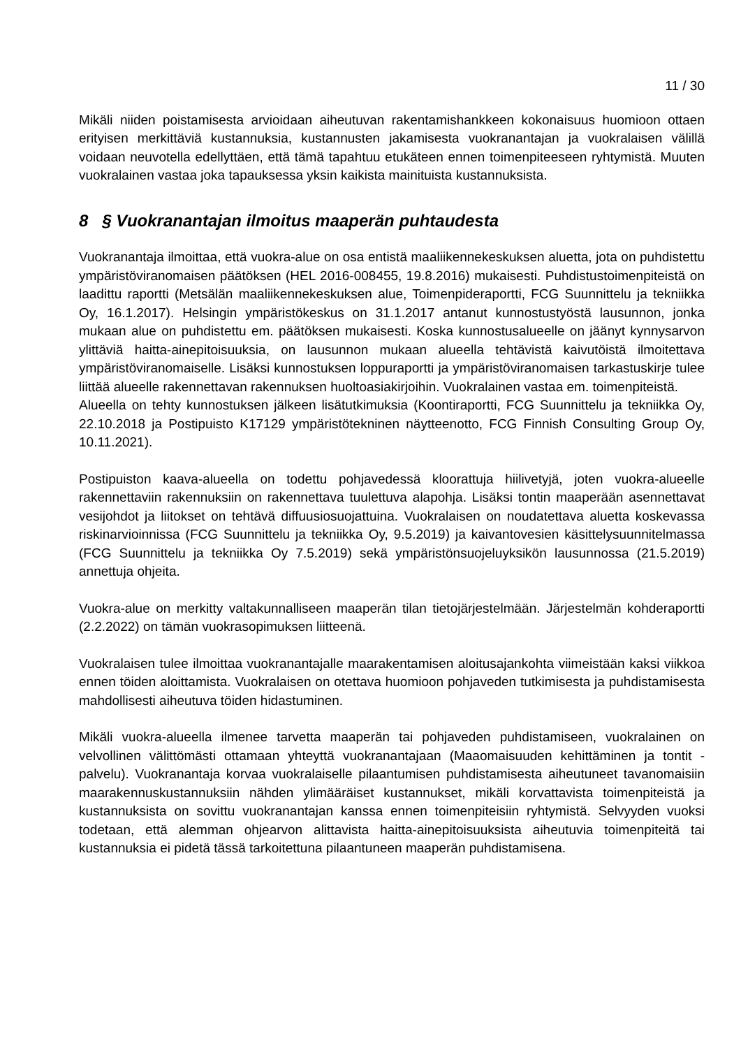11 / 30
Mikäli niiden poistamisesta arvioidaan aiheutuvan rakentamishankkeen kokonaisuus huomioon ottaen erityisen merkittäviä kustannuksia, kustannusten jakamisesta vuokranantajan ja vuokralaisen välillä voidaan neuvotella edellyttäen, että tämä tapahtuu etukäteen ennen toimenpiteeseen ryhtymistä. Muuten vuokralainen vastaa joka tapauksessa yksin kaikista mainituista kustannuksista.
8 § Vuokranantajan ilmoitus maaperän puhtaudesta
Vuokranantaja ilmoittaa, että vuokra-alue on osa entistä maaliikennekeskuksen aluetta, jota on puhdistettu ympäristöviranomaisen päätöksen (HEL 2016-008455, 19.8.2016) mukaisesti. Puhdistustoimenpiteistä on laadittu raportti (Metsälän maaliikennekeskuksen alue, Toimenpideraportti, FCG Suunnittelu ja tekniikka Oy, 16.1.2017). Helsingin ympäristökeskus on 31.1.2017 antanut kunnostustyöstä lausunnon, jonka mukaan alue on puhdistettu em. päätöksen mukaisesti. Koska kunnostusalueelle on jäänyt kynnysarvon ylittäviä haitta-ainepitoisuuksia, on lausunnon mukaan alueella tehtävistä kaivutöistä ilmoitettava ympäristöviranomaiselle. Lisäksi kunnostuksen loppuraportti ja ympäristöviranomaisen tarkastuskirje tulee liittää alueelle rakennettavan rakennuksen huoltoasiakirjoihin. Vuokralainen vastaa em. toimenpiteistä.
Alueella on tehty kunnostuksen jälkeen lisätutkimuksia (Koontiraportti, FCG Suunnittelu ja tekniikka Oy, 22.10.2018 ja Postipuisto K17129 ympäristötekninen näytteenotto, FCG Finnish Consulting Group Oy, 10.11.2021).
Postipuiston kaava-alueella on todettu pohjavedessä kloorattuja hiilivetyjä, joten vuokra-alueelle rakennettaviin rakennuksiin on rakennettava tuulettuva alapohja. Lisäksi tontin maaperään asennettavat vesijohdot ja liitokset on tehtävä diffuusiosuojattuina. Vuokralaisen on noudatettava aluetta koskevassa riskinarvioinnissa (FCG Suunnittelu ja tekniikka Oy, 9.5.2019) ja kaivantovesien käsittelysuunnitelmassa (FCG Suunnittelu ja tekniikka Oy 7.5.2019) sekä ympäristönsuojeluyksikön lausunnossa (21.5.2019) annettuja ohjeita.
Vuokra-alue on merkitty valtakunnalliseen maaperän tilan tietojärjestelmään. Järjestelmän kohderaportti (2.2.2022) on tämän vuokrasopimuksen liitteenä.
Vuokralaisen tulee ilmoittaa vuokranantajalle maarakentamisen aloitusajankohta viimeistään kaksi viikkoa ennen töiden aloittamista. Vuokralaisen on otettava huomioon pohjaveden tutkimisesta ja puhdistamisesta mahdollisesti aiheutuva töiden hidastuminen.
Mikäli vuokra-alueella ilmenee tarvetta maaperän tai pohjaveden puhdistamiseen, vuokralainen on velvollinen välittömästi ottamaan yhteyttä vuokranantajaan (Maaomaisuuden kehittäminen ja tontit -palvelu). Vuokranantaja korvaa vuokralaiselle pilaantumisen puhdistamisesta aiheutuneet tavanomaisiin maarakennuskustannuksiin nähden ylimääräiset kustannukset, mikäli korvattavista toimenpiteistä ja kustannuksista on sovittu vuokranantajan kanssa ennen toimenpiteisiin ryhtymistä. Selvyyden vuoksi todetaan, että alemman ohjearvon alittavista haitta-ainepitoisuuksista aiheutuvia toimenpiteitä tai kustannuksia ei pidetä tässä tarkoitettuna pilaantuneen maaperän puhdistamisena.